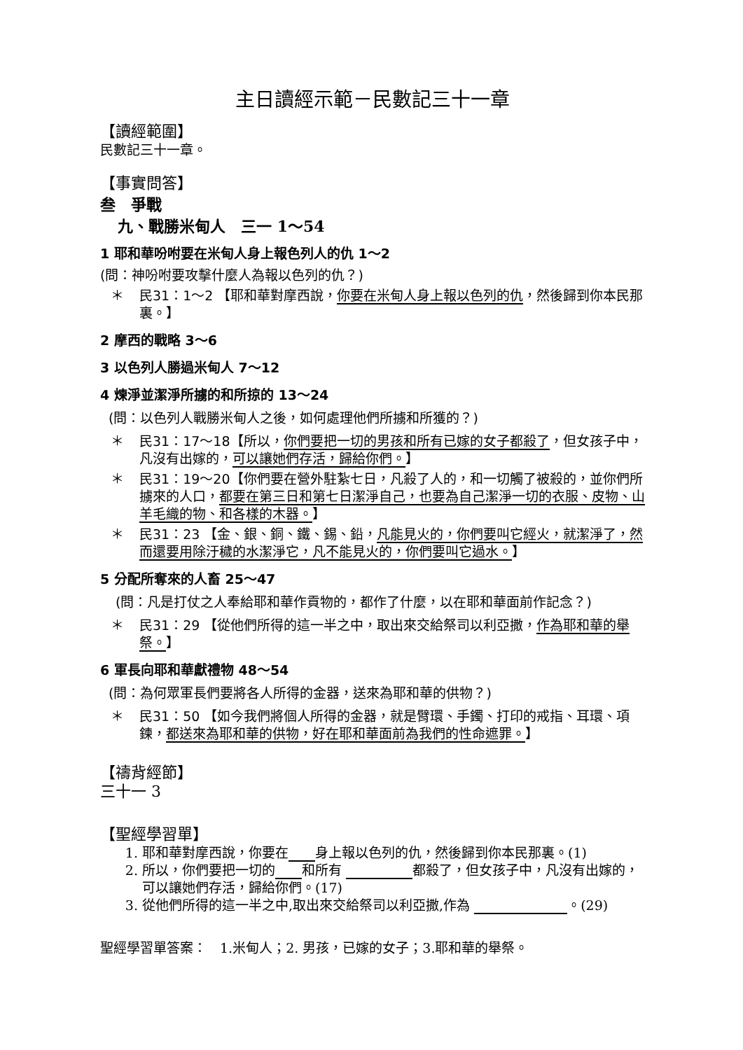主日讀經示範－民數記三十一章
【讀經範圍】
民數記三十一章。
【事實問答】
叁　爭戰
九、戰勝米甸人　三一 1～54
1 耶和華吩咐要在米甸人身上報色列人的仇 1～2
(問：神吩咐要攻擊什麼人為報以色列的仇？)
＊ 民31：1～2 【耶和華對摩西說，你要在米甸人身上報以色列的仇，然後歸到你本民那裏。】
2 摩西的戰略 3～6
3 以色列人勝過米甸人 7～12
4 煉淨並潔淨所擄的和所掠的 13～24
(問：以色列人戰勝米甸人之後，如何處理他們所擄和所獲的？)
＊ 民31：17～18【所以，你們要把一切的男孩和所有已嫁的女子都殺了，但女孩子中，凡沒有出嫁的，可以讓她們存活，歸給你們。】
＊ 民31：19～20【你們要在營外駐紮七日，凡殺了人的，和一切觸了被殺的，並你們所擄來的人口，都要在第三日和第七日潔淨自己，也要為自己潔淨一切的衣服、皮物、山羊毛織的物、和各樣的木器。】
＊ 民31：23 【金、銀、銅、鐵、錫、鉛，凡能見火的，你們要叫它經火，就潔淨了，然而還要用除汙穢的水潔淨它，凡不能見火的，你們要叫它過水。】
5 分配所奪來的人畜 25～47
(問：凡是打仗之人奉給耶和華作貢物的，都作了什麼，以在耶和華面前作記念？)
＊ 民31：29 【從他們所得的這一半之中，取出來交給祭司以利亞撒，作為耶和華的舉祭。】
6 軍長向耶和華獻禮物 48～54
(問：為何眾軍長們要將各人所得的金器，送來為耶和華的供物？)
＊ 民31：50 【如今我們將個人所得的金器，就是臂環、手鐲、打印的戒指、耳環、項鍊，都送來為耶和華的供物，好在耶和華面前為我們的性命遮罪。】
【禱背經節】
三十一 3
【聖經學習單】
1. 耶和華對摩西說，你要在   身上報以色列的仇，然後歸到你本民那裏。(1)
2. 所以，你們要把一切的   和所有       都殺了，但女孩子中，凡沒有出嫁的，可以讓她們存活，歸給你們。(17)
3. 從他們所得的這一半之中,取出來交給祭司以利亞撒,作為         。(29)
聖經學習單答案：　1.米甸人；2. 男孩，已嫁的女子；3.耶和華的舉祭。